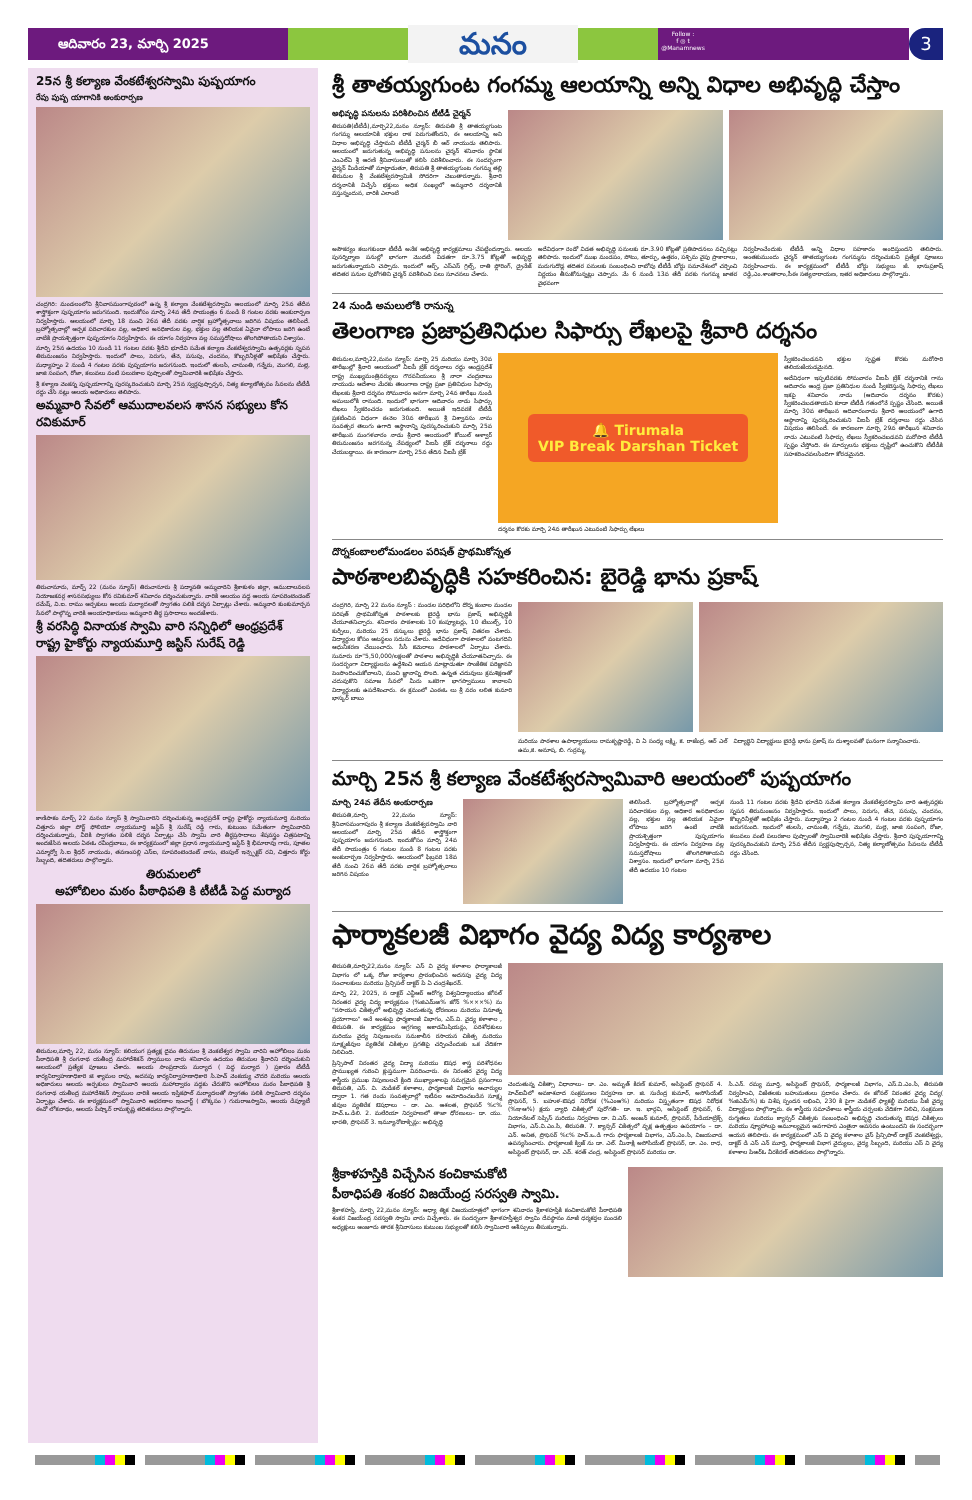ఆదివారం 23, మార్చి 2025
మనం
Follow :
f ◎ t
@Manamnews
3
25న శ్రీ కల్యాణ వేంకటేశ్వరస్వామి పుష్పయాగం
రేపు పుష్ప యాగానికి అంకురార్పణ
చంద్రగిరి: మండలంలోని శ్రీనివాసమంగాపురంలో ఉన్న శ్రీ కల్యాణ వేంకటేశ్వరస్వామి ఆలయంలో మార్చి 25వ తేదీన శాస్త్రోక్తంగా పుష్పయాగం జరుగనుంది. ఇందుకోసం మార్చి 24వ తేదీ సాయంత్రం 6 నుండి 8 గంటల వరకు అంకురార్పణ నిర్వహిస్తారు. ఆలయంలో మార్చి 18 నుంచి 26వ తేదీ వరకు వార్షిక బ్రహ్మోత్సవాలు జరిగిన విషయం తెలిసిందే. బ్రహ్మోత్సవాల్లో అర్చక పరిచారకుల వల్ల, అధికార అనధికారుల వల్ల, భక్తుల వల్ల తెలియక ఏవైనా లోపాలు జరిగి ఉంటే వాటికి ప్రాయశ్చిత్తంగా పుష్పయాగం నిర్వహిస్తారు. ఈ యాగం నిర్వహణ వల్ల సమస్తదోషాలు తొలగిపోతాయని విశ్వాసం.
మార్చి 25న ఉదయం 10 నుండి 11 గంటల వరకు శ్రీదేవి భూదేవి సమేత కల్యాణ వేంకటేశ్వరస్వామి ఉత్సవర్లకు స్నపన తిరుమంజనం నిర్వహిస్తారు. ఇందులో పాలు, పెరుగు, తేనె, పసుపు, చందనం, కొబ్బరినీళ్లతో అభిషేకం చేస్తారు. మధ్యాహ్నం 2 నుండి 4 గంటల వరకు పుష్పయాగం జరుగనుంది. ఇందులో తులసి, చామంతి, గన్నేరు, మొగలి, మల్లె, జాజి సంపంగి, రోజా, కలువలు వంటి పలురకాల పుష్పాలతో స్వామివారికి అభిషేకం చేస్తారు.
శ్రీ కళ్యాణ వెంకన్న పుష్పయాగాన్ని పురస్కరించుకుని మార్చి 25న స్వర్ణపుష్పార్చన, నిత్య కల్యాణోత్సవం సేవలను టీటీడీ రద్దు చేసి నట్లు ఆలయ అధికారులు తెలిపారు.
అమ్మవారి సేవలో ఆముదాలవలస శాసన సభ్యులు కోన రవికుమార్
తిరుచానూరు, మార్చ్ 22 (మనం న్యూస్) తిరుచానూరు శ్రీ పద్మావతి అమ్మవారిని శ్రీకాకుళం జిల్లా, ఆముదాలవలస నియోజకవర్గ శాసనసభ్యులు కోన రవికుమార్ శనివారం దర్శించుకున్నారు. వారికి ఆలయం వద్ద ఆలయ సూపరింటెండెంట్ రమేష్, వి.ఐ. రాము అర్చకులు ఆలయ మర్యాదలతో స్వాగతం పలికి దర్శన ఏర్పాట్లు చేశారు. అమ్మవారి కుంకుమార్చన సేవలో పాల్గొన్న వారికి ఆలయాధికారులు అమ్మవారి తీర్థ ప్రసాదాలు అందజేశారు.
శ్రీ వరసిద్ధి వినాయక స్వామి వారి సన్నిధిలో ఆంధ్రప్రదేశ్ రాష్ట్ర హైకోర్టు న్యాయమూర్తి జస్టిస్ సురేష్ రెడ్డి
కాణిపాకం మార్చ్ 22 మనం న్యూస్ శ్రీ స్వామివారిని దర్శించుకున్న ఆంధ్రప్రదేశ్ రాష్ట్ర హైకోర్టు న్యాయమూర్తి మరియు చిత్తూరు జిల్లా పోర్ట్ ఫోలియో న్యాయమూర్తి జస్టిస్ శ్రీ సురేష్ రెడ్డి గారు, కుటుంబ సమేతంగా స్వామివారిని దర్శించుకున్నారు, వీరికి స్వాగతం పలికి దర్శన ఏర్పాట్లు చేసి స్వామి వారి తీర్థప్రసాదాలు శేషవస్త్రం చిత్రపటాన్ని అందజేసిన ఆలయ ఏఈఓ రవీంద్రబాబు, ఈ కార్యక్రమంలో జిల్లా ప్రధాన న్యాయమూర్తి జస్టిస్ శ్రీ భీమారావు గారు, పూతల ఎమ్మార్వో సి.ఐ శ్రీధర్ నాయుడు, తవణంపల్లి ఎస్ఐ, సూపరింటెండెంట్ వాసు, టెంపుల్ ఇన్స్పెక్టర్ రవి, చిత్తూరు కోర్టు సిబ్బంది, తదితరులు పాల్గొన్నారు.
తిరుమలలో
అహోబిలం మఠం పీఠాధిపతి కి టీటీడీ పెద్ద మర్యాద
తిరుమల,మార్చి 22, మనం న్యూస్: కలియుగ ప్రత్యక్ష దైవం తిరుమల శ్రీ వెంకటేశ్వర స్వామి వారిని అహోబిలం మఠం పీఠాధిపతి శ్రీ రంగనాథ యతీంద్ర మహాదేశికన్ స్వాములు వారు శనివారం ఉదయం తిరుమల శ్రీవారిని దర్శించుకుని ఆలయంలో ప్రత్యేక పూజలు చేశారు. ఆలయ సాంప్రదాయ మర్యాద ( పెద్ద మర్యాద ) ప్రకారం టీటీడీ కార్యనిర్వాహణాధికారి జె శ్యామల రావు, అదనపు కార్యనిర్వాహణాధికారి సి.హెచ్ వెంకయ్య చౌదరి మరియు ఆలయ అధికారులు ఆలయ అర్చకులు స్వామివారి ఆలయ మహాద్వారం వద్దకు చేరుకొని అహోబిలం మఠం పీఠాధిపతి శ్రీ రంగనాథ యతీంద్ర మహాదేశికన్ స్వాముల వారికి ఆలయ ఇస్తికఫాల్ మర్యాదలతో స్వాగతం పలికి స్వామివారి దర్శనం ఏర్పాట్లు చేశారు. ఈ కార్యక్రమంలో స్వామివారి ఆభరణాల ఇంచార్జ్ ( బొక్కసం ) గురురాజస్వామి, ఆలయ డిప్యూటీ ఈవో లోకనాథం, ఆలయ పేష్కార్ రామకృష్ణ తదితరులు పాల్గొన్నారు.
శ్రీ తాతయ్యగుంట గంగమ్మ ఆలయాన్ని అన్ని విధాల అభివృద్ధి చేస్తాం
అభివృద్ధి పనులను పరిశీలించిన టీటీడీ చైర్మన్
తిరుపతి(టీటీడీ),మార్చి22,మనం న్యూస్: తిరుపతి శ్రీ తాతయ్యగుంట గంగమ్మ ఆలయానికి భక్తుల రాక పెరుగుతోందని, ఈ ఆలయాన్ని అని విధాల అభివృద్ధి చేస్తామని టీటీడీ చైర్మన్ బీ ఆర్ నాయుడు తెలిపారు. ఆలయంలో జరుగుతున్న అభివృద్ధి పనులను చైర్మన్ శనివారం స్థానిక ఎంఎల్ఏ శ్రీ ఆరణి శ్రీనివాసులుతో కలిసి పరిశీలించారు. ఈ సందర్భంగా చైర్మన్ మీడియాతో మాట్లాడుతూ, తిరుపతి శ్రీ తాతయ్యగుంట గంగమ్మ తల్లి తిరుమల శ్రీ వేంకటేశ్వరస్వామికి సోదరిగా చెబుతారన్నారు. శ్రీవారి దర్శనానికి విచ్చేసే భక్తులు అధిక సంఖ్యలో అమ్మవారి దర్శనానికి వస్తున్నందున, వారికి ఎలాంటి
అసౌకర్యం కలుగకుండా టీటీడీ అనేక అభివృద్ధి కార్యక్రమాలు చేపట్టిందన్నారు. ఆలయ పునర్నిర్మాణ పనుల్లో భాగంగా మొదటి విడతగా రూ.3.75 కోట్లతో అభివృద్ధి జరుగుతున్నాయని చెప్పారు. ఇందులో ఆర్చ్, ఎస్ఎస్ గ్రిల్స్, రాతి ఫ్లోరింగ్, డ్రైనేజ్ తదితర పనుల పురోగతిని చైర్మన్ పరిశీలించి పలు సూచనలు చేశారు.
అదేవిధంగా రెండో విడత అభివృద్ధి పనులకు రూ.3.90 కోట్లతో ప్రతిపాదనలు వచ్చినట్లు తెలిపారు. ఇందులో ముఖ మండపం, పోటు, తూర్పు, ఉత్తరం, పశ్చిమ వైపు ప్రాకారాలు, మరుగుదొడ్ల తదితర పనులకు సంబంధించి రాబోవు టీటీడీ బోర్డు సమావేశంలో చర్చించి నిర్ణయం తీసుకోనున్నట్లు చెప్పారు. మే 6 నుండి 13వ తేదీ వరకు గంగమ్మ జాతర వైభవంగా
నిర్వహించేందుకు టీటీడీ అన్ని విధాల సహకారం అందిస్తుందని తెలిపారు. అంతకుముందు చైర్మన్ తాతయ్యగుంట గంగమ్మను దర్శించుకుని ప్రత్యేక పూజలు నిర్వహించారు. ఈ కార్యక్రమంలో టీటీడీ బోర్డు సభ్యులు జీ. భానుప్రకాష్ రెడ్డి,ఎం.శాంతారాం,సీఈ సత్యనారాయణ, ఇతర అధికారులు పాల్గొన్నారు.
24 నుండి అమలులోకి రానున్న
తెలంగాణ ప్రజాప్రతినిధుల సిఫార్సు లేఖలపై శ్రీవారి దర్శనం
తిరుమల,మార్చి22,మనం న్యూస్: మార్చి 25 మరియు మార్చి 30వ తారీఖుల్లో శ్రీవారి ఆలయంలో వీఐపీ బ్రేక్ దర్శనాలు రద్దు ఆంధ్రప్రదేశ్ రాష్ట్ర ముఖ్యమంత్రివర్యులు గౌరవనీయులు శ్రీ నారా చంద్రబాబు నాయుడు ఆదేశాల మేరకు తెలంగాణ రాష్ట్ర ప్రజా ప్రతినిధుల సిఫార్సు లేఖలకు శ్రీవారి దర్శనం సోమవారం అనగా మార్చి 24వ తారీఖు నుండి అమలులోకి రానుంది. ఇందులో భాగంగా ఆదివారం నాడు సిఫార్సు లేఖలు స్వీకరించడం జరుగుతుంది. అయితే ఇదివరకే టీటీడీ ప్రకటించిన విధంగా ఈనెల 30వ తారీఖున శ్రీ విశ్వావసు నామ సంవత్సర తెలుగు ఉగాది ఆస్థానాన్ని పురస్కరించుకుని మార్చి 25వ తారీఖున మంగళవారం నాడు శ్రీవారి ఆలయంలో కోయిల్ ఆళ్వార్ తిరుమంజనం జరగనున్న నేపథ్యంలో వీఐపీ బ్రేక్ దర్శనాలు రద్దు చేయబడ్డాయి. ఈ కారణంగా మార్చి 25వ తేదిన వీఐపీ బ్రేక్
🔔 Tirumala
VIP Break Darshan Ticket
దర్శనం కొరకు మార్చి 24వ తారీఖున ఎటువంటి సిఫార్సు లేఖలు
స్వీకరించబడవని భక్తుల స్పష్టత కొరకు మరోసారి తెలియజేయడమైనది.
అదేవిధంగా ఇప్పటివరకు సోమవారం వీఐపీ బ్రేక్ దర్శనానికి గాను ఆదివారం ఆంధ్ర ప్రజా ప్రతినిధుల నుండి స్వీకరిస్తున్న సిఫార్సు లేఖలు ఇకపై శనివారం నాడు (ఆదివారం దర్శనం కొరకు) స్వీకరించబడతాయని కూడా టీటీడీ గతంలోనే స్పష్టం చేసింది. అయితే మార్చి 30వ తారీఖున ఆదివారంనాడు శ్రీవారి ఆలయంలో ఉగాది ఆస్థానాన్ని పురస్కరించుకుని వీఐపీ బ్రేక్ దర్శనాలు రద్దు చేసిన విషయం తెలిసిందే. ఈ కారణంగా మార్చి 29వ తారీఖున శనివారం నాడు ఎటువంటి సిఫార్సు లేఖలు స్వీకరించబడవని మరోసారి టీటీడీ స్పష్టం చేస్తోంది. ఈ మార్పులను భక్తులు దృష్టిలో ఉంచుకొని టీటీడీకి సహకరించవలసిందిగా కోరడమైనది.
దొర్నకంబాలలోమండలం పరిషత్ ప్రాథమికోన్నత
పాఠశాలబివృద్ధికి సహకరించిన: బైరెడ్డి భాను ప్రకాష్
చంద్రగిరి, మార్చి 22 మనం న్యూస్ : మండల పరిధిలోని దొర్న కంబాల మండల పరిషత్ ప్రాథమికోన్నత పాఠశాలకు బైరెడ్డి భాను ప్రకాష్ అభివృద్ధికి చేయూతనిచ్చారు. శనివారం పాఠశాలకు 10 కంప్యూటర్లు, 10 టేబుల్స్, 10 కుర్చీలు, మరియు 25 డస్కులు బైరెడ్డి భాను ప్రకాష్ వితరణ చేశారు. విద్యార్థుల కోసం ఆటస్థలం సదును చేశారు. అదేవిధంగా పాఠశాలలో వంటగదిని ఆధునీకరణ చేయించారు. సీసీ కెమెరాలు పాఠశాలలో ఏర్పాటు చేశారు. సుమారు రూ"5,50,000/లక్షలతో పాఠశాల అభివృద్ధికి చేయూతనిచ్చారు. ఈ సందర్భంగా విద్యార్థులను ఉద్దేశించి ఆయన మాట్లాడుతూ సాంకేతిక పరిజ్ఞానని పెంపొందించుకోవాలని, మంచి జ్ఞానాన్ని పొంది. ఉన్నత చదువులు క్రమశిక్షణతో చదువుకొని సమాజ సేవలో మీరు ఒకరిగా భాగస్వాములు కావాలని విద్యార్థులకు ఉపదేశించారు. ఈ క్రమంలో ఎంఈఓ లు శ్రీ వరం లలిత కుమారి భాస్కర్ బాబు
మరియు పాఠశాల ఉపాధ్యాయులు రామకృష్ణారెడ్డి, వి ఏ సంధ్య లక్ష్మి, కె. రాజేంద్ర, ఆర్ ఎల్ ఉమ,కె. అనూష, బి. గుర్రమ్మ,
విద్యార్థిని విద్యార్థులు బైరెడ్డి భాను ప్రకాష్ ను దుశ్శాలవతో ఘనంగా సన్మానించారు.
మార్చి 25న శ్రీ కల్యాణ వేంకటేశ్వరస్వామివారి ఆలయంలో పుష్పయాగం
మార్చి 24వ తేదీన అంకురార్పణ
తిరుపతి,మార్చి 22,మనం న్యూస్: శ్రీనివాసమంగాపురం శ్రీ కల్యాణ వేంకటేశ్వరస్వామి వారి ఆలయంలో మార్చి 25వ తేదీన శాస్త్రోక్తంగా పుష్పయాగం జరుగనుంది. ఇందుకోసం మార్చి 24వ తేదీ సాయంత్రం 6 గంటల నుండి 8 గంటల వరకు అంకురార్పణ నిర్వహిస్తారు. ఆలయంలో ఫిబ్రవరి 18వ తేదీ నుంచి 26వ తేదీ వరకు వార్షిక బ్రహ్మోత్సవాలు జరిగిన విషయం
తెలిసిందే. బ్రహ్మోత్సవాల్లో అర్చక పరిచారకుల వల్ల, అధికార అనధికారుల వల్ల, భక్తుల వల్ల తెలియక ఏవైనా లోపాలు జరిగి ఉంటే వాటికి ప్రాయశ్చిత్తంగా పుష్పయాగం నిర్వహిస్తారు. ఈ యాగం నిర్వహణ వల్ల సమస్తదోషాలు తొలగిపోతాయని విశ్వాసం. ఇందులో భాగంగా మార్చి 25వ తేదీ ఉదయం 10 గంటల
నుండి 11 గంటల వరకు శ్రీదేవి భూదేవి సమేత కల్యాణ వేంకటేశ్వరస్వామి వారి ఉత్సవర్లకు స్నపన తిరుమంజనం నిర్వహిస్తారు. ఇందులో పాలు, పెరుగు, తేనె, పసుపు, చందనం, కొబ్బరినీళ్లతో అభిషేకం చేస్తారు. మధ్యాహ్నం 2 గంటల నుండి 4 గంటల వరకు పుష్పయాగం జరుగనుంది. ఇందులో తులసి, చామంతి, గన్నేరు, మొగలి, మల్లె, జాజి సంపంగి, రోజా, కలువలు వంటి పలురకాల పుష్పాలతో స్వామివారికి అభిషేకం చేస్తారు. శ్రీవారి పుష్పయాగాన్ని పురస్కరించుకుని మార్చి 25వ తేదీన స్వర్ణపుష్పార్చన, నిత్య కల్యాణోత్సవం సేవలను టీటీడీ రద్దు చేసింది.
ఫార్మాకలజీ విభాగం వైద్య విద్య కార్యశాల
తిరుపతి,మార్చి22,మనం న్యూస్: ఎస్ వి వైద్య కళాశాల ఫార్మాకాలజీ విభాగం లో ఒక్క రోజు కార్యశాల ప్రారంభించిన అదనపు వైద్య విద్య సంచాలకులు మరియు ప్రిన్సిపల్ డాక్టర్ పి ఏ చంద్రశేఖరన్.
మార్చి 22, 2025, న డాక్టర్ ఎన్టీఆర్ ఆరోగ్య విశ్వవిద్యాలయం జోనల్ నిరంతర వైద్య విద్య కార్యక్రమం (%జిఎమ్‌ఱ% జోన్ %×××%) ను "రసాయన చికిత్సలో అభివృద్ధి చెందుతున్న ధోరణులు మరియు వినూత్న ప్రయోగాలు" అనే అంశంపై ఫార్మకాలజీ విభాగం, ఎస్.వి. వైద్య కళాశాల , తిరుపతి. ఈ కార్యక్రమం అగ్రగణ్య అకాడమీషియన్లు, పరిశోధకులు మరియు వైద్య నిపుణులను సమకాలీన రసాయన చికిత్స మరియు సూక్ష్మజీవుల వ్యతిరేక చికిత్సల ప్రగతిపై చర్చించేందుకు ఒక వేదికగా నిలిచింది.
ప్రిన్సిపాల్ నిరంతర వైద్య విద్యా మరియు ఔషధ శాస్త్ర పరిశోధనల ప్రాముఖ్యత గురించి క్లుప్తముగా వివరించారు. ఈ నిరంతర వైద్య విద్య శాస్త్రీయ ప్రముఖ నిపుణులచే క్రింది ముఖ్యాంశాలపై సమగ్రమైన ప్రసంగాలు తిరుపతి, ఎస్. వి. మెడికల్ కళాశాల, ఫార్మకాలజీ విభాగం ఆచార్యుల ద్వారా 1. గత రెండు సంవత్సరాల్లో ఇటీవల ఆమోదించబడిన సూక్ష్మ జీవుల వ్యతిరేక ఔషధాలు – డా. ఎం. ఆశలత, ప్రొఫెసర్ %c% హెచ్.ఒ.డిలి. 2. మలేరియా నిర్వహణలో తాజా ధోరణులు– డా. యు. భారతి, ప్రొఫెసర్ 3. ఇమ్యూనోటాక్సిన్లు: అభివృద్ధి
చెందుతున్న చికిత్సా విధానాలు– డా. ఎం. అమృత్ కిరణ్ కుమార్, అసిస్టెంట్ ప్రొఫెసర్ 4. హెచ్‌ఐవీలో అవకాశవాద సంక్రమణల నిర్వహణ డా. జి. సురేంద్ర కుమార్, అసోసియేట్ ప్రొఫెసర్, 5. బహుళ-ఔషధ నిరోధక (%ఎంఆ%) మరియు విస్తృతంగా ఔషధ నిరోధక (%ఞఆ%) క్షయ వ్యాధి చికిత్సలో పురోగతి– డా. ఇ. భార్గవి, అసిస్టెంట్ ప్రొఫెసర్, 6. నియోనేటల్ సెప్సిస్ మరియు నిర్వహణ డా. వి.ఎస్. అంజన్ కుమార్, ప్రొఫెసర్, పీడియాట్రిక్స్ విభాగం, ఎస్.వి.ఎం.సి, తిరుపతి. 7. క్యాన్సర్ చికిత్సలో వృక్ష ఉత్పత్తుల ఉపయోగం – డా. ఎన్. అనిత, ప్రొఫెసర్ %c% హెచ్.ఒ.డి గారు ఫార్మకాలజీ విభాగం, ఎస్.ఎం.సి, విజయవాడ ఉపన్యసించారు. ఫార్మకాలజీ క్విజ్ ను డా. ఎల్. మీనాక్షి అసోసియేట్ ప్రొఫెసర్, డా. ఎం. రాధ, అసిస్టెంట్ ప్రొఫెసర్, డా. ఎన్. శరత్ చంద్ర, అసిస్టెంట్ ప్రొఫెసర్ మరియు డా.
సి.ఎన్. రమ్య మూర్తి, అసిస్టెంట్ ప్రొఫెసర్, ఫార్మకాలజీ విభాగం, ఎస్.వి.ఎం.సి, తిరుపతి నిర్వహించి, విజేతలకు బహుమతులు ప్రదానం చేశారు. ఈ జోనల్ నిరంతర వైద్య విద్య( %జిఎమ్%) కు విశేష స్పందన లభించి, 230 కి పైగా మెడికల్ ఫ్యాకల్టీ మరియు పీజీ వైద్య విద్యార్థులు పాల్గొన్నారు. ఈ శాస్త్రీయ సమావేశాలు శాస్త్రీయ చర్చలకు వేదికగా నిలిచి, సంక్రమణ రుగ్మతలు మరియు క్యాన్సర్ చికిత్సకు సంబంధించి అభివృద్ధి చెందుతున్న ఔషధ చికిత్సలు మరియు వ్యూహాలపై అమూల్యమైన అవగాహన ఎంతైనా అవసరం ఉంటుందని ఈ సందర్భంగా ఆయన తెలిపారు. ఈ కార్యక్రమంలో ఎస్ వి వైద్య కళాశాల వైస్ ప్రిన్సిపాల్ డాక్టర్ వెంకటేశ్వర్లు, డాక్టర్ డి ఎస్ ఎన్ మూర్తి, ఫార్మకాలజీ విభాగ వైద్యులు, వైద్య సిబ్బంది, మరియు ఎస్ వి వైద్య కళాశాల పిఆర్ఓ వీరకిరణ్ తదితరులు పాల్గొన్నారు.
శ్రీకాళహస్తికి విచ్చేసిన కంచికామకోటి
పీఠాధిపతి శంకర విజయేంద్ర సరస్వతి స్వామి.
శ్రీకాళహస్తి, మార్చి 22,మనం న్యూస్: ఆధ్యా త్మిక విజయయాత్రలో భాగంగా శనివారం శ్రీకాళహస్తికి కంచికామకోటి పీఠాధిపతి శంకర విజయేంద్ర సరస్వతి స్వామి వారు విచ్చేశారు. ఈ సందర్భంగా శ్రీకాళహస్తీశ్వర స్వామి దేవస్థానం మాజీ ధర్మకర్తల మండలి అధ్యక్షులు అంజూరు తారక శ్రీనివాసులు కుటుంబ సభ్యులతో కలిసి స్వామివారి ఆశీస్సులు తీసుకున్నారు.